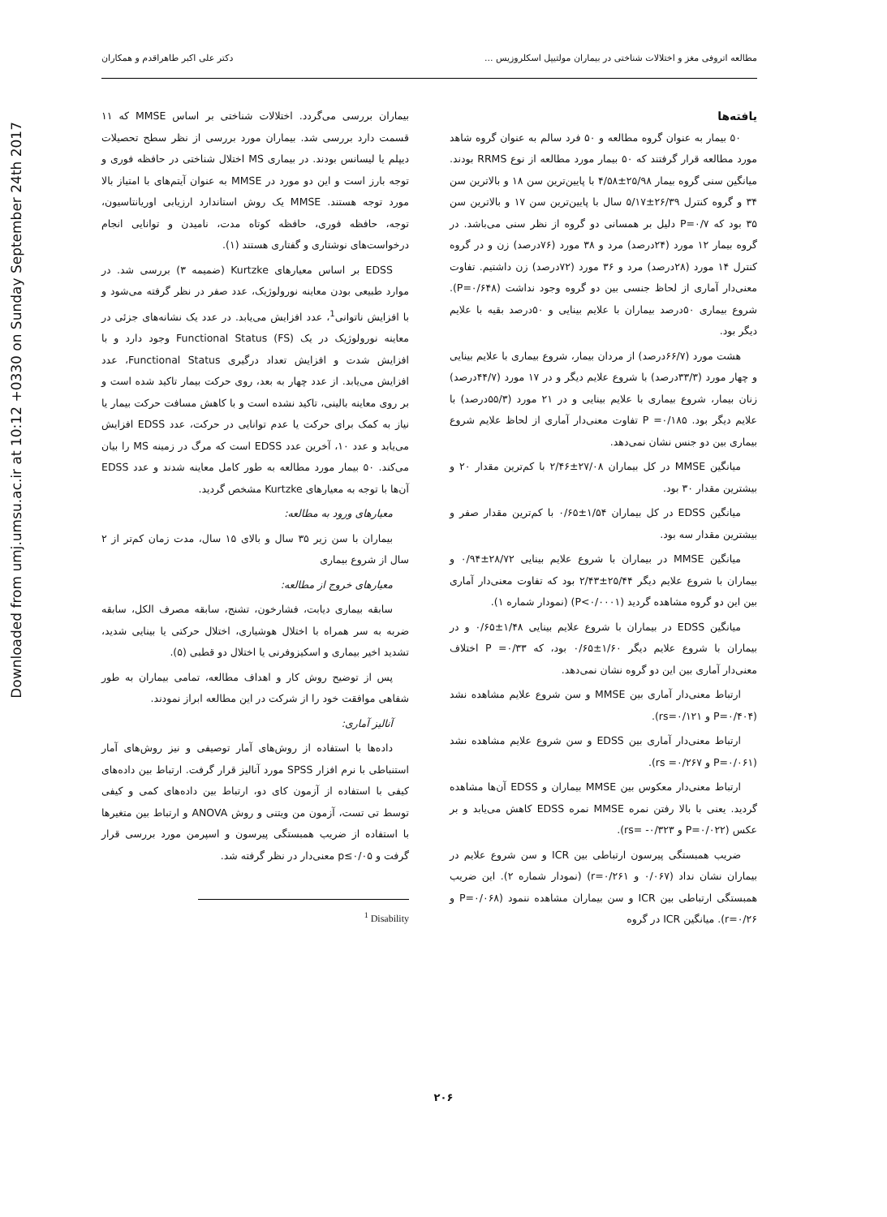Downloaded from umj.umsu.ac.ir at 10:12 +0330 on Sunday September 24th 2017
مطالعه اتروفی مغز و اختلالات شناختی در بیماران مولتیپل اسکلروزیس ... دکتر علی اکبر طاهراقدم و همکاران
بیماران بررسی می‌گردد. اختلالات شناختی بر اساس MMSE که ۱۱ قسمت دارد بررسی شد. بیماران مورد بررسی از نظر سطح تحصیلات دیپلم یا لیسانس بودند. در بیماری MS اختلال شناختی در حافظه فوری و توجه بارز است و این دو مورد در MMSE به عنوان آیتم‌های با امتیاز بالا مورد توجه هستند. MMSE یک روش استاندارد ارزیابی اوریانتاسیون، توجه، حافظه فوری، حافظه کوتاه مدت، نامیدن و توانایی انجام درخواست‌های نوشتاری و گفتاری هستند (۱).
EDSS بر اساس معیارهای Kurtzke (ضمیمه ۳) بررسی شد. در موارد طبیعی بودن معاینه نورولوژیک، عدد صفر در نظر گرفته می‌شود و با افزایش ناتوانی<sup>1</sup>، عدد افزایش می‌یابد. در عدد یک نشانه‌های جزئی در معاینه نورولوژیک در یک Functional Status (FS) وجود دارد و با افزایش شدت و افزایش تعداد درگیری Functional Status، عدد افزایش می‌یابد. از عدد چهار به بعد، روی حرکت بیمار تاکید شده است و بر روی معاینه بالینی، تاکید نشده است و با کاهش مسافت حرکت بیمار یا نیاز به کمک برای حرکت یا عدم توانایی در حرکت، عدد EDSS افزایش می‌یابد و عدد ۱۰، آخرین عدد EDSS است که مرگ در زمینه MS را بیان می‌کند. ۵۰ بیمار مورد مطالعه به طور کامل معاینه شدند و عدد EDSS آن‌ها با توجه به معیارهای Kurtzke مشخص گردید.
معیارهای ورود به مطالعه:
بیماران با سن زیر ۳۵ سال و بالای ۱۵ سال، مدت زمان کم‌تر از ۲ سال از شروع بیماری
معیارهای خروج از مطالعه:
سابقه بیماری دیابت، فشارخون، تشنج، سابقه مصرف الکل، سابقه ضربه به سر همراه با اختلال هوشیاری، اختلال حرکتی یا بینایی شدید، تشدید اخیر بیماری و اسکیزوفرنی یا اختلال دو قطبی (۵).
پس از توضیح روش کار و اهداف مطالعه، تمامی بیماران به طور شفاهی موافقت خود را از شرکت در این مطالعه ابراز نمودند.
آنالیز آماری:
داده‌ها با استفاده از روش‌های آمار توصیفی و نیز روش‌های آمار استنباطی با نرم افزار SPSS مورد آنالیز قرار گرفت. ارتباط بین داده‌های کیفی با استفاده از آزمون کای دو، ارتباط بین داده‌های کمی و کیفی توسط تی تست، آزمون من ویتنی و روش ANOVA و ارتباط بین متغیرها با استفاده از ضریب همبستگی پیرسون و اسپرمن مورد بررسی قرار گرفت و p≤۰/۰۵ معنی‌دار در نظر گرفته شد.
<sup>1</sup> Disability
یافته‌ها
۵۰ بیمار به عنوان گروه مطالعه و ۵۰ فرد سالم به عنوان گروه شاهد مورد مطالعه قرار گرفتند که ۵۰ بیمار مورد مطالعه از نوع RRMS بودند. میانگین سنی گروه بیمار ۲۵/۹۸±۴/۵۸ با پایین‌ترین سن ۱۸ و بالاترین سن ۳۴ و گروه کنترل ۲۶/۳۹±۵/۱۷ سال با پایین‌ترین سن ۱۷ و بالاترین سن ۳۵ بود که P=۰/۷ دلیل بر همسانی دو گروه از نظر سنی می‌باشد. در گروه بیمار ۱۲ مورد (۲۴درصد) مرد و ۳۸ مورد (۷۶درصد) زن و در گروه کنترل ۱۴ مورد (۲۸درصد) مرد و ۳۶ مورد (۷۲درصد) زن داشتیم. تفاوت معنی‌دار آماری از لحاظ جنسی بین دو گروه وجود نداشت (P=۰/۶۴۸). شروع بیماری ۵۰درصد بیماران با علایم بینایی و ۵۰درصد بقیه با علایم دیگر بود.
هشت مورد (۶۶/۷درصد) از مردان بیمار، شروع بیماری با علایم بینایی و چهار مورد (۳۳/۳درصد) با شروع علایم دیگر و در ۱۷ مورد (۴۴/۷درصد) زنان بیمار، شروع بیماری با علایم بینایی و در ۲۱ مورد (۵۵/۳درصد) با علایم دیگر بود. P =۰/۱۸۵ تفاوت معنی‌دار آماری از لحاظ علایم شروع بیماری بین دو جنس نشان نمی‌دهد.
میانگین MMSE در کل بیماران ۲۷/۰۸±۲/۴۶ با کم‌ترین مقدار ۲۰ و بیشترین مقدار ۳۰ بود.
میانگین EDSS در کل بیماران ۱/۵۴±۰/۶۵ با کم‌ترین مقدار صفر و بیشترین مقدار سه بود.
میانگین MMSE در بیماران با شروع علایم بینایی ۲۸/۷۲±۰/۹۴ و بیماران با شروع علایم دیگر ۲۵/۴۴±۲/۴۳ بود که تفاوت معنی‌دار آماری بین این دو گروه مشاهده گردید (P<۰/۰۰۰۱) (نمودار شماره ۱).
میانگین EDSS در بیماران با شروع علایم بینایی ۱/۴۸±۰/۶۵ و در بیماران با شروع علایم دیگر ۱/۶۰±۰/۶۵ بود، که P =۰/۳۳ اختلاف معنی‌دار آماری بین این دو گروه نشان نمی‌دهد.
ارتباط معنی‌دار آماری بین MMSE و سن شروع علایم مشاهده نشد (P=۰/۴۰۴ و rs=۰/۱۲۱).
ارتباط معنی‌دار آماری بین EDSS و سن شروع علایم مشاهده نشد (P=۰/۰۶۱ و rs =۰/۲۶۷).
ارتباط معنی‌دار معکوس بین MMSE بیماران و EDSS آن‌ها مشاهده گردید. یعنی با بالا رفتن نمره MMSE نمره EDSS کاهش می‌یابد و بر عکس (P=۰/۰۲۲ و rs= -۰/۳۲۳).
ضریب همبستگی پیرسون ارتباطی بین ICR و سن شروع علایم در بیماران نشان نداد (۰/۰۶۷ و r=۰/۲۶۱) (نمودار شماره ۲). این ضریب همبستگی ارتباطی بین ICR و سن بیماران مشاهده ننمود (P=۰/۰۶۸ و r=۰/۲۶). میانگین ICR در گروه
۲۰۶